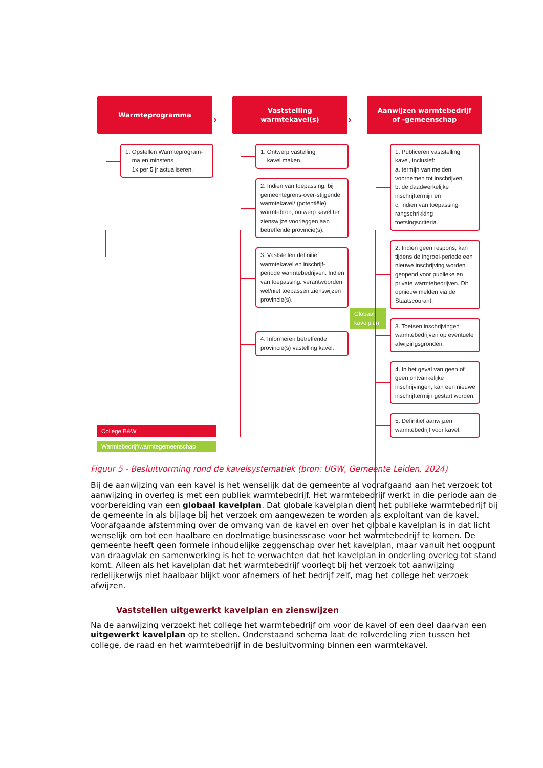Warmteprogramma
1. Opstellen Warmteprogram-
ma en minstens
1x per 5 jr actualiseren.
College B&W
Warmtebedrijf/warmtegemeenschap
Vaststelling
warmtekavel(s)
1. Ontwerp vastelling
kavel maken.
2. Indien van toepassing: bij gemeentegrens-over-stijgende warmtekavel/ (potentiële) warmtebron, ontwerp kavel ter zienswijze voorleggen aan betreffende provincie(s).
3. Vaststellen definitief warmtekavel en inschrijf-periode warmtebedrijven. Indien van toepassing: verantwoorden wel/niet toepassen zienswijzen provincie(s).
Globaal kavelplan
4. Informeren betreffende provincie(s) vastelling kavel.
Aanwijzen warmtebedrijf
of -gemeenschap
1. Publiceren vaststelling kavel, inclusief:
a. termijn van melden voornemen tot inschrijven,
b. de daadwerkelijke inschrijftermijn en
c. indien van toepassing rangschrikking toetsingscriteria.
2. Indien geen respons, kan tijdens de ingroei-periode een nieuwe inschrijving worden geopend voor publieke en private warmtebedrijven. Dit opnieuw melden via de Staatscourant.
3. Toetsen inschrijvingen warmtebedrijven op eventuele afwijzingsgronden.
4. In het geval van geen of geen ontvankelijke inschrijvingen, kan een nieuwe inschrijftermijn gestart worden.
5. Definitief aanwijzen warmtebedrijf voor kavel.
› ›
Figuur 5 - Besluitvorming rond de kavelsystematiek (bron: UGW, Gemeente Leiden, 2024)
Bij de aanwijzing van een kavel is het wenselijk dat de gemeente al voorafgaand aan het verzoek tot aanwijzing in overleg is met een publiek warmtebedrijf. Het warmtebedrijf werkt in die periode aan de voorbereiding van een globaal kavelplan. Dat globale kavelplan dient het publieke warmtebedrijf bij de gemeente in als bijlage bij het verzoek om aangewezen te worden als exploitant van de kavel. Voorafgaande afstemming over de omvang van de kavel en over het globale kavelplan is in dat licht wenselijk om tot een haalbare en doelmatige businesscase voor het warmtebedrijf te komen. De gemeente heeft geen formele inhoudelijke zeggenschap over het kavelplan, maar vanuit het oogpunt van draagvlak en samenwerking is het te verwachten dat het kavelplan in onderling overleg tot stand komt. Alleen als het kavelplan dat het warmtebedrijf voorlegt bij het verzoek tot aanwijzing redelijkerwijs niet haalbaar blijkt voor afnemers of het bedrijf zelf, mag het college het verzoek afwijzen.
Vaststellen uitgewerkt kavelplan en zienswijzen
Na de aanwijzing verzoekt het college het warmtebedrijf om voor de kavel of een deel daarvan een uitgewerkt kavelplan op te stellen. Onderstaand schema laat de rolverdeling zien tussen het college, de raad en het warmtebedrijf in de besluitvorming binnen een warmtekavel.